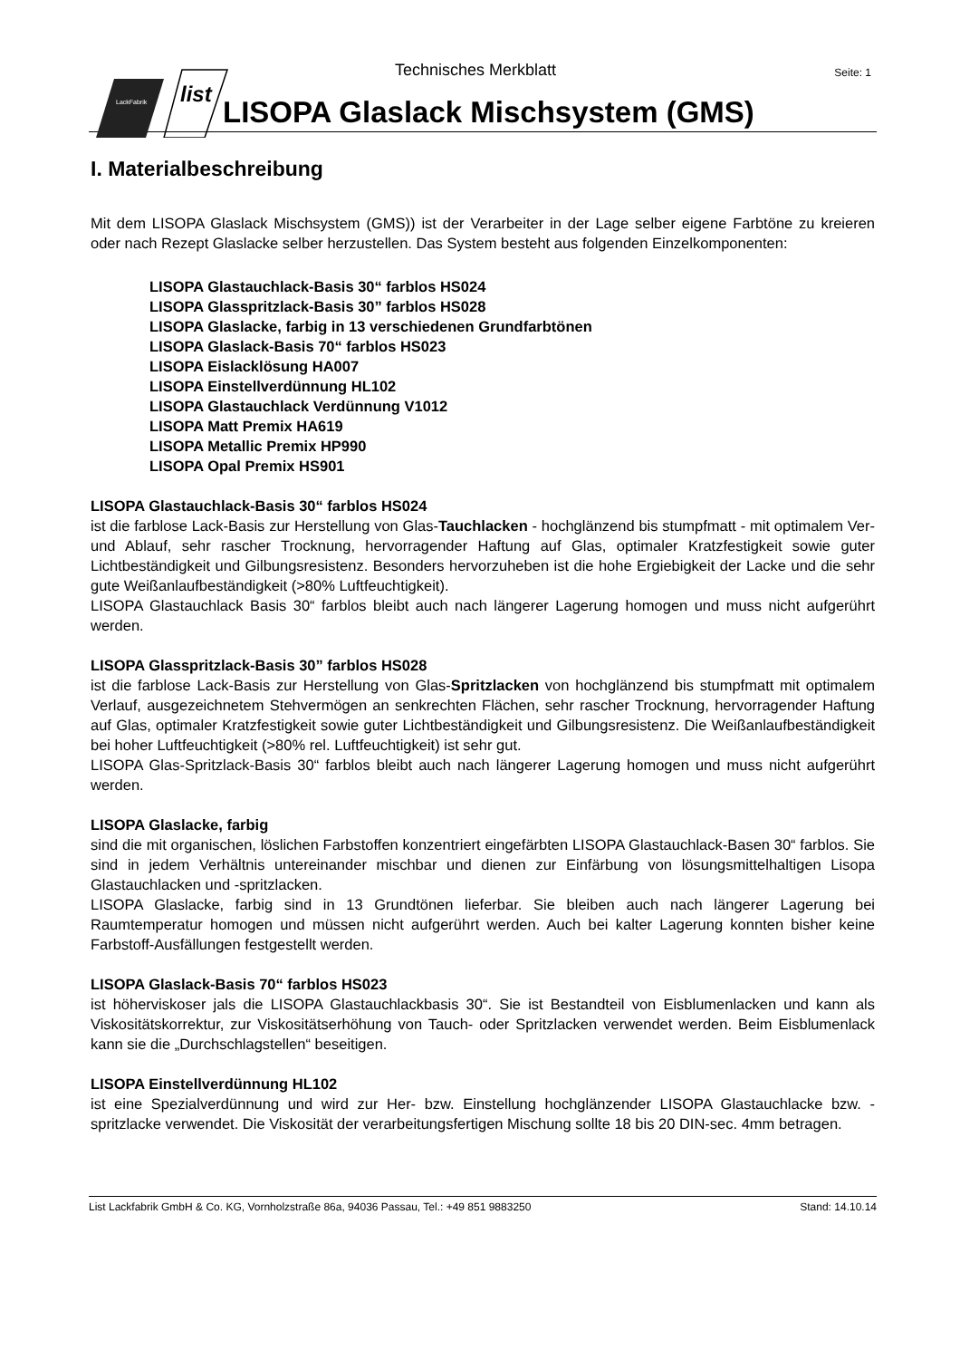LackFabrik
list
Technisches Merkblatt Seite: 1
LISOPA Glaslack Mischsystem (GMS)
I. Materialbeschreibung
Mit dem LISOPA Glaslack Mischsystem (GMS)) ist der Verarbeiter in der Lage selber eigene Farbtöne zu kreieren oder nach Rezept Glaslacke selber herzustellen. Das System besteht aus folgenden Einzelkomponenten:
LISOPA Glastauchlack-Basis 30“ farblos HS024
LISOPA Glasspritzlack-Basis 30” farblos HS028
LISOPA Glaslacke, farbig in 13 verschiedenen Grundfarbtönen
LISOPA Glaslack-Basis 70“ farblos HS023
LISOPA Eislacklösung HA007
LISOPA Einstellverdünnung HL102
LISOPA Glastauchlack Verdünnung V1012
LISOPA Matt Premix HA619
LISOPA Metallic Premix HP990
LISOPA Opal Premix HS901
LISOPA Glastauchlack-Basis 30“ farblos HS024
ist die farblose Lack-Basis zur Herstellung von Glas-Tauchlacken - hochglänzend bis stumpfmatt - mit optimalem Ver- und Ablauf, sehr rascher Trocknung, hervorragender Haftung auf Glas, optimaler Kratzfestigkeit sowie guter Lichtbeständigkeit und Gilbungsresistenz. Besonders hervorzuheben ist die hohe Ergiebigkeit der Lacke und die sehr gute Weißanlaufbeständigkeit (>80% Luftfeuchtigkeit).
LISOPA Glastauchlack Basis 30“ farblos bleibt auch nach längerer Lagerung homogen und muss nicht aufgerührt werden.
LISOPA Glasspritzlack-Basis 30” farblos HS028
ist die farblose Lack-Basis zur Herstellung von Glas-Spritzlacken von hochglänzend bis stumpfmatt mit optimalem Verlauf, ausgezeichnetem Stehvermögen an senkrechten Flächen, sehr rascher Trocknung, hervorragender Haftung auf Glas, optimaler Kratzfestigkeit sowie guter Lichtbeständigkeit und Gilbungsresistenz. Die Weißanlaufbeständigkeit bei hoher Luftfeuchtigkeit (>80% rel. Luftfeuchtigkeit) ist sehr gut.
LISOPA Glas-Spritzlack-Basis 30“ farblos bleibt auch nach längerer Lagerung homogen und muss nicht aufgerührt werden.
LISOPA Glaslacke, farbig
sind die mit organischen, löslichen Farbstoffen konzentriert eingefärbten LISOPA Glastauchlack-Basen 30“ farblos. Sie sind in jedem Verhältnis untereinander mischbar und dienen zur Einfärbung von lösungsmittelhaltigen Lisopa Glastauchlacken und -spritzlacken.
LISOPA Glaslacke, farbig sind in 13 Grundtönen lieferbar. Sie bleiben auch nach längerer Lagerung bei Raumtemperatur homogen und müssen nicht aufgerührt werden. Auch bei kalter Lagerung konnten bisher keine Farbstoff-Ausfällungen festgestellt werden.
LISOPA Glaslack-Basis 70“ farblos HS023
ist höherviskoser jals die LISOPA Glastauchlackbasis 30“. Sie ist Bestandteil von Eisblumenlacken und kann als Viskositätskorrektur, zur Viskositätserhöhung von Tauch- oder Spritzlacken verwendet werden. Beim Eisblumenlack kann sie die „Durchschlagstellen“ beseitigen.
LISOPA Einstellverdünnung HL102
ist eine Spezialverdünnung und wird zur Her- bzw. Einstellung hochglänzender LISOPA Glastauchlacke bzw. -spritzlacke verwendet. Die Viskosität der verarbeitungsfertigen Mischung sollte 18 bis 20 DIN-sec. 4mm betragen.
List Lackfabrik GmbH & Co. KG, Vornholzstraße 86a, 94036 Passau, Tel.: +49 851 9883250 Stand: 14.10.14